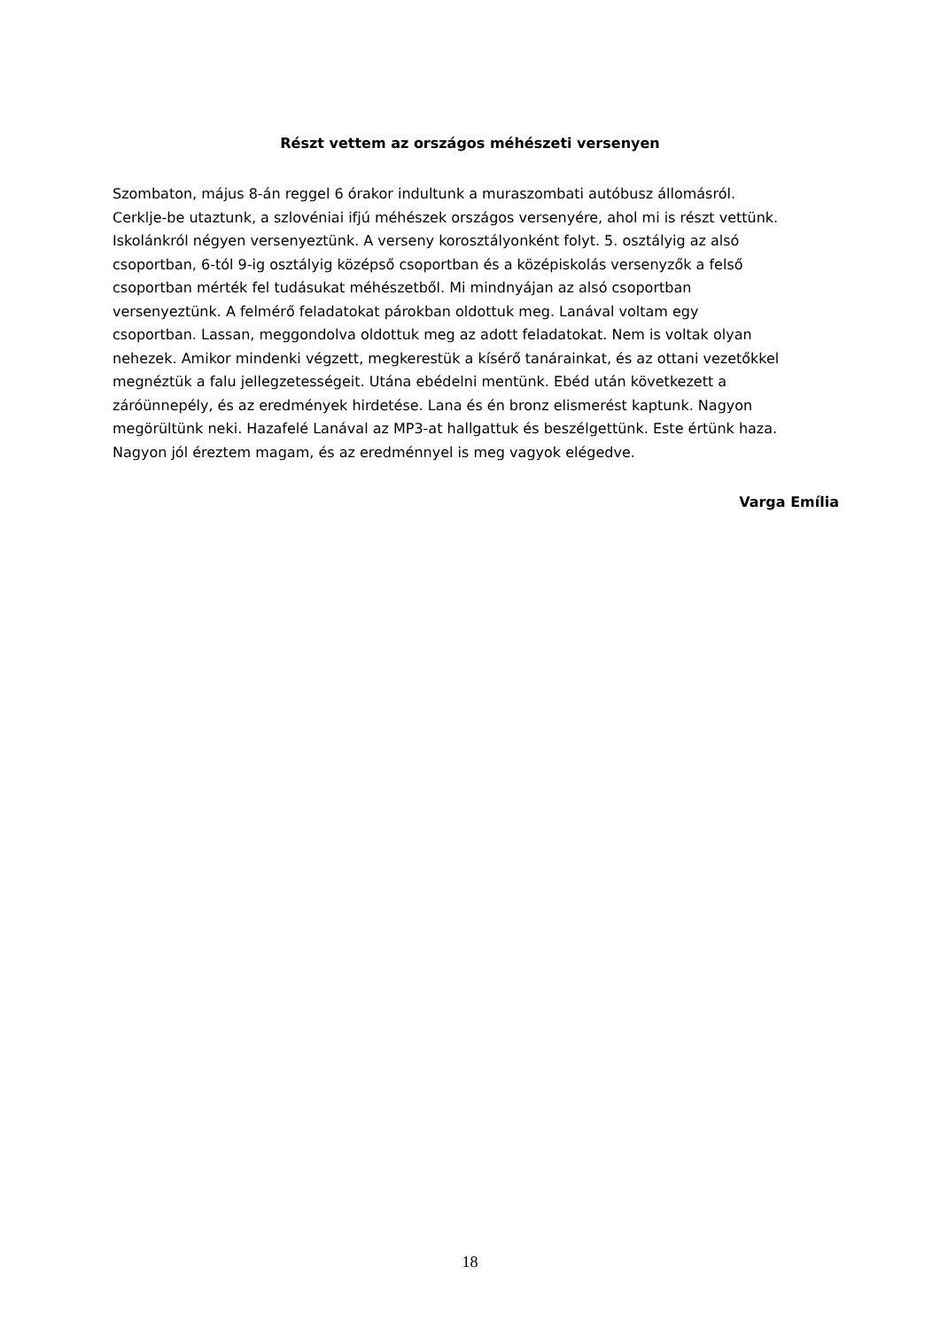Részt vettem az országos méhészeti versenyen
Szombaton, május 8-án reggel 6 órakor indultunk a muraszombati autóbusz állomásról.
Cerklje-be utaztunk, a szlovéniai ifjú méhészek országos versenyére, ahol mi is részt vettünk.
Iskolánkról négyen versenyeztünk. A verseny korosztályonként folyt. 5. osztályig az alsó
csoportban, 6-tól 9-ig osztályig középső csoportban és a középiskolás versenyzők a felső
csoportban mérték fel tudásukat méhészetből. Mi mindnyájan az alsó csoportban
versenyeztünk. A felmérő feladatokat párokban oldottuk meg. Lanával voltam egy
csoportban. Lassan, meggondolva oldottuk meg az adott feladatokat. Nem is voltak olyan
nehezek. Amikor mindenki végzett, megkerestük a kísérő tanárainkat, és az ottani vezetőkkel
megnéztük a falu jellegzetességeit. Utána ebédelni mentünk. Ebéd után következett a
záróünnepély, és az eredmények hirdetése. Lana és én bronz elismerést kaptunk. Nagyon
megörültünk neki. Hazafelé Lanával az MP3-at hallgattuk és beszélgettünk. Este értünk haza.
Nagyon jól éreztem magam, és az eredménnyel is meg vagyok elégedve.
Varga Emília
18